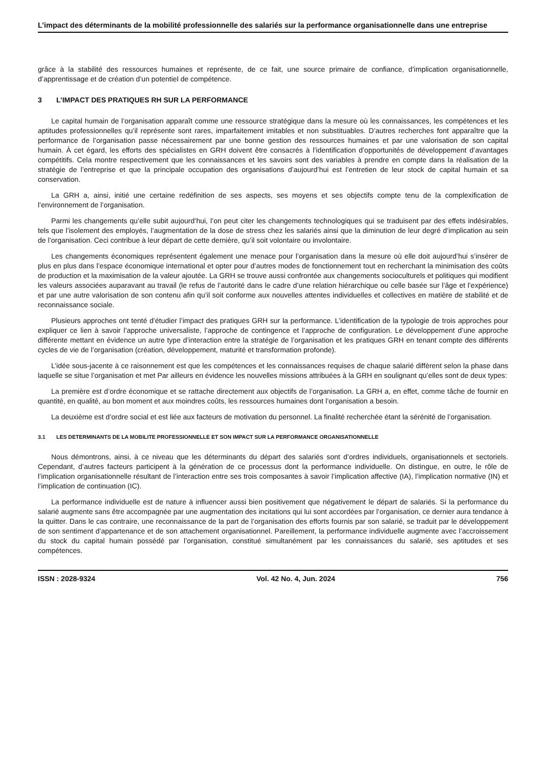L’impact des déterminants de la mobilité professionnelle des salariés sur la performance organisationnelle dans une entreprise
grâce à la stabilité des ressources humaines et représente, de ce fait, une source primaire de confiance, d’implication organisationnelle, d’apprentissage et de création d’un potentiel de compétence.
3 L’IMPACT DES PRATIQUES RH SUR LA PERFORMANCE
Le capital humain de l’organisation apparaît comme une ressource stratégique dans la mesure où les connaissances, les compétences et les aptitudes professionnelles qu’il représente sont rares, imparfaitement imitables et non substituables. D’autres recherches font apparaître que la performance de l’organisation passe nécessairement par une bonne gestion des ressources humaines et par une valorisation de son capital humain. À cet égard, les efforts des spécialistes en GRH doivent être consacrés à l’identification d’opportunités de développement d’avantages compétitifs. Cela montre respectivement que les connaissances et les savoirs sont des variables à prendre en compte dans la réalisation de la stratégie de l’entreprise et que la principale occupation des organisations d’aujourd’hui est l’entretien de leur stock de capital humain et sa conservation.
La GRH a, ainsi, initié une certaine redéfinition de ses aspects, ses moyens et ses objectifs compte tenu de la complexification de l’environnement de l’organisation.
Parmi les changements qu’elle subit aujourd’hui, l’on peut citer les changements technologiques qui se traduisent par des effets indésirables, tels que l’isolement des employés, l’augmentation de la dose de stress chez les salariés ainsi que la diminution de leur degré d’implication au sein de l’organisation. Ceci contribue à leur départ de cette dernière, qu’il soit volontaire ou involontaire.
Les changements économiques représentent également une menace pour l’organisation dans la mesure où elle doit aujourd’hui s’insérer de plus en plus dans l’espace économique international et opter pour d’autres modes de fonctionnement tout en recherchant la minimisation des coûts de production et la maximisation de la valeur ajoutée. La GRH se trouve aussi confrontée aux changements socioculturels et politiques qui modifient les valeurs associées auparavant au travail (le refus de l’autorité dans le cadre d’une relation hiérarchique ou celle basée sur l’âge et l’expérience) et par une autre valorisation de son contenu afin qu’il soit conforme aux nouvelles attentes individuelles et collectives en matière de stabilité et de reconnaissance sociale.
Plusieurs approches ont tenté d’étudier l’impact des pratiques GRH sur la performance. L’identification de la typologie de trois approches pour expliquer ce lien à savoir l’approche universaliste, l’approche de contingence et l’approche de configuration. Le développement d’une approche différente mettant en évidence un autre type d’interaction entre la stratégie de l’organisation et les pratiques GRH en tenant compte des différents cycles de vie de l’organisation (création, développement, maturité et transformation profonde).
L’idée sous-jacente à ce raisonnement est que les compétences et les connaissances requises de chaque salarié diffèrent selon la phase dans laquelle se situe l’organisation et met Par ailleurs en évidence les nouvelles missions attribuées à la GRH en soulignant qu’elles sont de deux types:
La première est d’ordre économique et se rattache directement aux objectifs de l’organisation. La GRH a, en effet, comme tâche de fournir en quantité, en qualité, au bon moment et aux moindres coûts, les ressources humaines dont l’organisation a besoin.
La deuxième est d’ordre social et est liée aux facteurs de motivation du personnel. La finalité recherchée étant la sérénité de l’organisation.
3.1 LES DETERMINANTS DE LA MOBILITE PROFESSIONNELLE ET SON IMPACT SUR LA PERFORMANCE ORGANISATIONNELLE
Nous démontrons, ainsi, à ce niveau que les déterminants du départ des salariés sont d’ordres individuels, organisationnels et sectoriels. Cependant, d’autres facteurs participent à la génération de ce processus dont la performance individuelle. On distingue, en outre, le rôle de l’implication organisationnelle résultant de l’interaction entre ses trois composantes à savoir l’implication affective (IA), l’implication normative (IN) et l’implication de continuation (IC).
La performance individuelle est de nature à influencer aussi bien positivement que négativement le départ de salariés. Si la performance du salarié augmente sans être accompagnée par une augmentation des incitations qui lui sont accordées par l’organisation, ce dernier aura tendance à la quitter. Dans le cas contraire, une reconnaissance de la part de l’organisation des efforts fournis par son salarié, se traduit par le développement de son sentiment d’appartenance et de son attachement organisationnel. Pareillement, la performance individuelle augmente avec l’accroissement du stock du capital humain possédé par l’organisation, constitué simultanément par les connaissances du salarié, ses aptitudes et ses compétences.
ISSN : 2028-9324 Vol. 42 No. 4, Jun. 2024 756